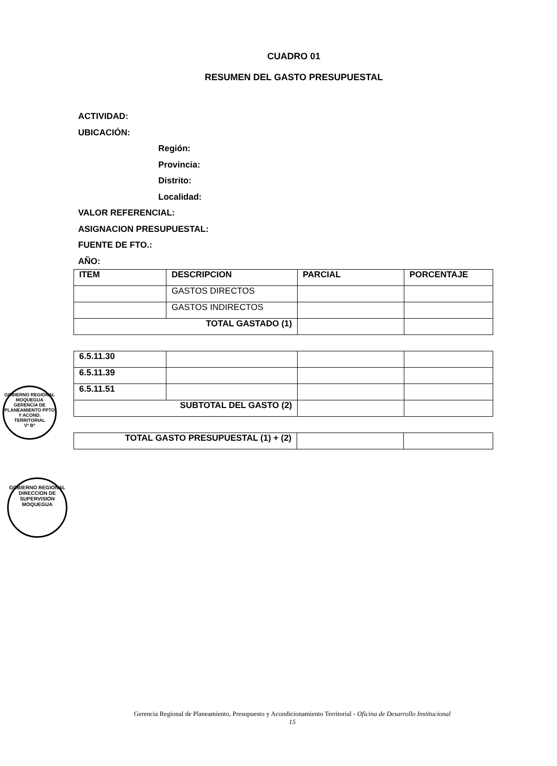CUADRO 01
RESUMEN DEL GASTO PRESUPUESTAL
ACTIVIDAD:
UBICACIÓN:
Región:
Provincia:
Distrito:
Localidad:
VALOR REFERENCIAL:
ASIGNACION PRESUPUESTAL:
FUENTE DE FTO.:
AÑO:
| ITEM | DESCRIPCION | PARCIAL | PORCENTAJE |
| --- | --- | --- | --- |
| | GASTOS DIRECTOS | | |
| | GASTOS INDIRECTOS | | |
| TOTAL GASTADO (1) | | | |
| 6.5.11.30 | | | |
| 6.5.11.39 | | | |
| 6.5.11.51 | | | |
| SUBTOTAL DEL GASTO (2) | | | |
| TOTAL GASTO PRESUPUESTAL (1) + (2) | | |
GOBIERNO REGIONAL MOQUEGUA
GERENCIA DE PLANEAMIENTO PPTO Y ACOND. TERRITORIAL
Vº Bº
GOBIERNO REGIONAL
DIRECCION DE SUPERVISION
MOQUEGUA
Gerencia Regional de Planeamiento, Presupuesto y Acondicionamiento Territorial - Oficina de Desarrollo Institucional
15